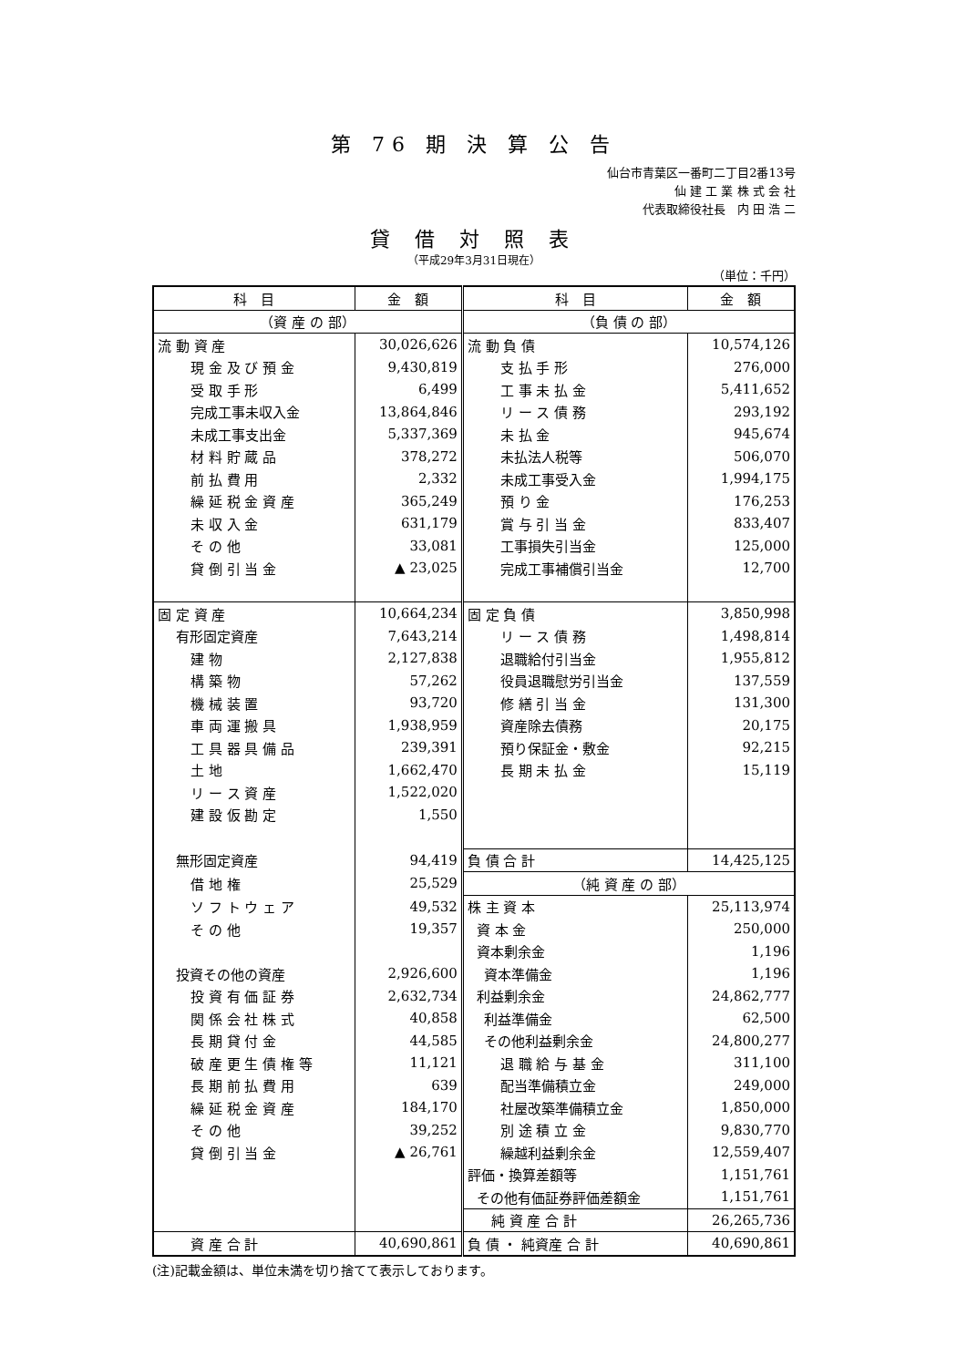第 76 期 決 算 公 告
仙台市青葉区一番町二丁目2番13号
仙 建 工 業 株 式 会 社
代表取締役社長　内 田 浩 二
貸 借 対 照 表
（平成29年3月31日現在）
（単位：千円）
| 科 目 | 金 額 | 科 目 | 金 額 |
| --- | --- | --- | --- |
| （資 産 の 部） | | （負 債 の 部） | |
| 流 動 資 産 | 30,026,626 | 流 動 負 債 | 10,574,126 |
| 現 金 及 び 預 金 | 9,430,819 | 支 払 手 形 | 276,000 |
| 受 取 手 形 | 6,499 | 工 事 未 払 金 | 5,411,652 |
| 完成工事未収入金 | 13,864,846 | リ ー ス 債 務 | 293,192 |
| 未成工事支出金 | 5,337,369 | 未 払 金 | 945,674 |
| 材 料 貯 蔵 品 | 378,272 | 未払法人税等 | 506,070 |
| 前 払 費 用 | 2,332 | 未成工事受入金 | 1,994,175 |
| 繰 延 税 金 資 産 | 365,249 | 預 り 金 | 176,253 |
| 未 収 入 金 | 631,179 | 賞 与 引 当 金 | 833,407 |
| そ の 他 | 33,081 | 工事損失引当金 | 125,000 |
| 貸 倒 引 当 金 | ▲ 23,025 | 完成工事補償引当金 | 12,700 |
| 固 定 資 産 | 10,664,234 | 固 定 負 債 | 3,850,998 |
| 有形固定資産 | 7,643,214 | リ ー ス 債 務 | 1,498,814 |
| 建 物 | 2,127,838 | 退職給付引当金 | 1,955,812 |
| 構 築 物 | 57,262 | 役員退職慰労引当金 | 137,559 |
| 機 械 装 置 | 93,720 | 修 繕 引 当 金 | 131,300 |
| 車 両 運 搬 具 | 1,938,959 | 資産除去債務 | 20,175 |
| 工 具 器 具 備 品 | 239,391 | 預り保証金・敷金 | 92,215 |
| 土 地 | 1,662,470 | 長 期 未 払 金 | 15,119 |
| リ ー ス 資 産 | 1,522,020 | | |
| 建 設 仮 勘 定 | 1,550 | | |
| 無形固定資産 | 94,419 | 負 債 合 計 | 14,425,125 |
| 借 地 権 | 25,529 | （純 資 産 の 部） | |
| ソ フ ト ウ ェ ア | 49,532 | 株 主 資 本 | 25,113,974 |
| そ の 他 | 19,357 | 資 本 金 | 250,000 |
| | | 資本剰余金 | 1,196 |
| 投資その他の資産 | 2,926,600 | 資本準備金 | 1,196 |
| 投 資 有 価 証 券 | 2,632,734 | 利益剰余金 | 24,862,777 |
| 関 係 会 社 株 式 | 40,858 | 利益準備金 | 62,500 |
| 長 期 貸 付 金 | 44,585 | その他利益剰余金 | 24,800,277 |
| 破 産 更 生 債 権 等 | 11,121 | 退 職 給 与 基 金 | 311,100 |
| 長 期 前 払 費 用 | 639 | 配当準備積立金 | 249,000 |
| 繰 延 税 金 資 産 | 184,170 | 社屋改築準備積立金 | 1,850,000 |
| そ の 他 | 39,252 | 別 途 積 立 金 | 9,830,770 |
| 貸 倒 引 当 金 | ▲ 26,761 | 繰越利益剰余金 | 12,559,407 |
| | | 評価・換算差額等 | 1,151,761 |
| | | その他有価証券評価差額金 | 1,151,761 |
| | | 純 資 産 合 計 | 26,265,736 |
| 資 産 合 計 | 40,690,861 | 負 債 ・ 純資産 合 計 | 40,690,861 |
(注)記載金額は、単位未満を切り捨てて表示しております。